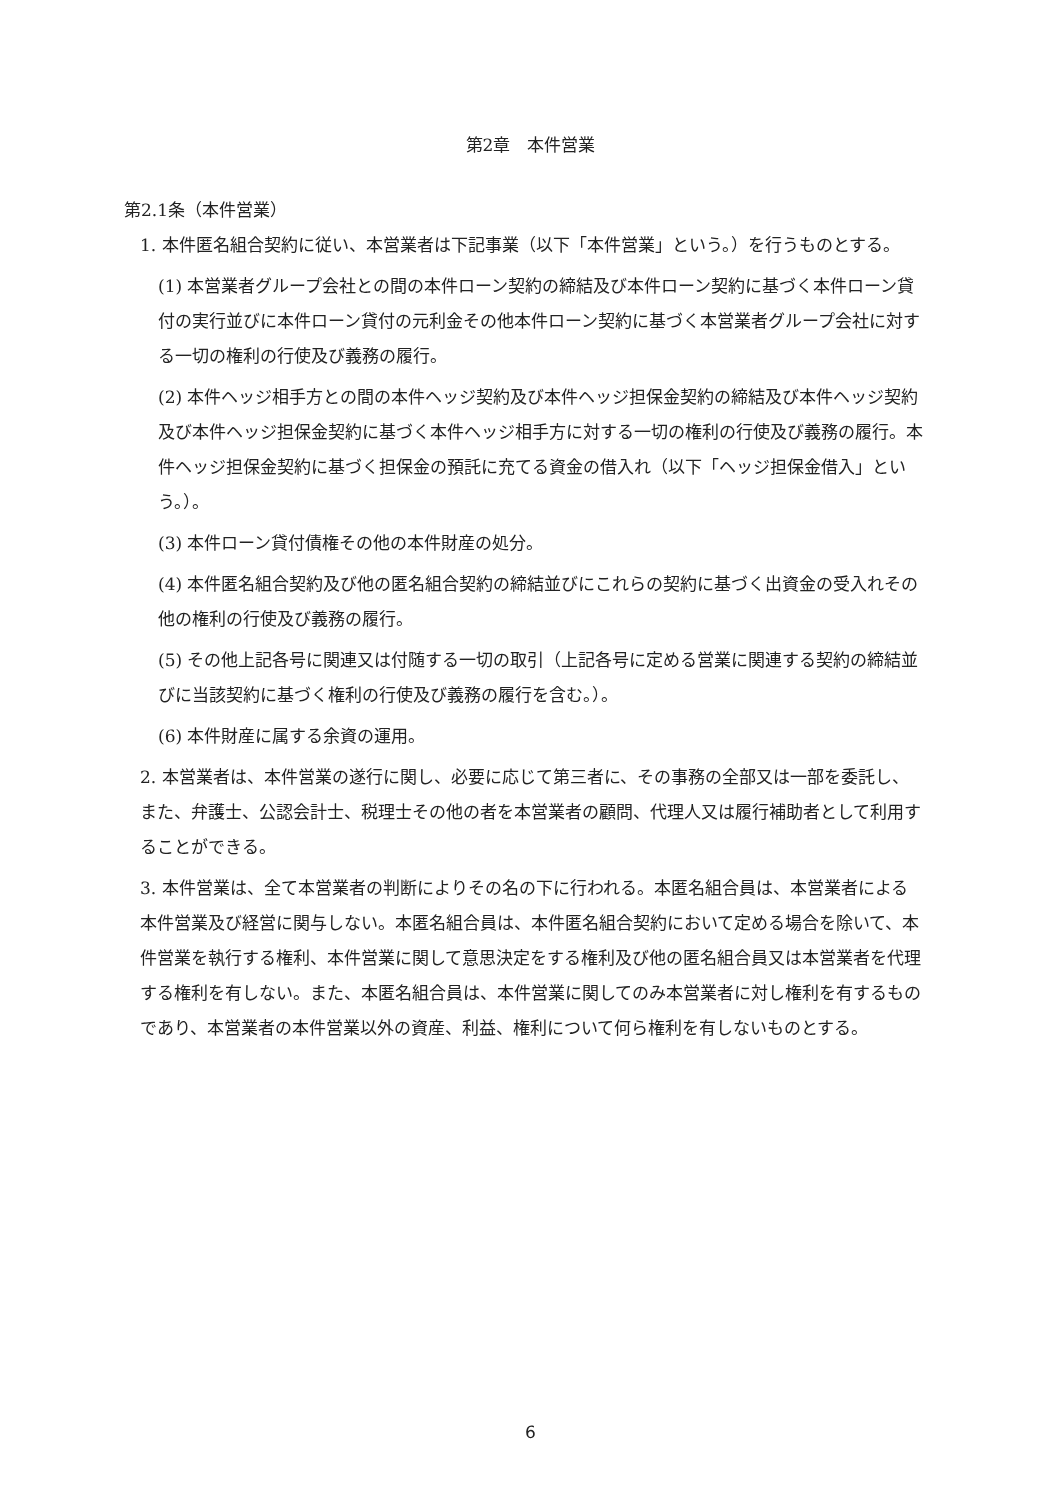第2章　本件営業
第2.1条（本件営業）
1. 本件匿名組合契約に従い、本営業者は下記事業（以下「本件営業」という。）を行うものとする。
(1) 本営業者グループ会社との間の本件ローン契約の締結及び本件ローン契約に基づく本件ローン貸付の実行並びに本件ローン貸付の元利金その他本件ローン契約に基づく本営業者グループ会社に対する一切の権利の行使及び義務の履行。
(2) 本件ヘッジ相手方との間の本件ヘッジ契約及び本件ヘッジ担保金契約の締結及び本件ヘッジ契約及び本件ヘッジ担保金契約に基づく本件ヘッジ相手方に対する一切の権利の行使及び義務の履行。本件ヘッジ担保金契約に基づく担保金の預託に充てる資金の借入れ（以下「ヘッジ担保金借入」という。）。
(3) 本件ローン貸付債権その他の本件財産の処分。
(4) 本件匿名組合契約及び他の匿名組合契約の締結並びにこれらの契約に基づく出資金の受入れその他の権利の行使及び義務の履行。
(5) その他上記各号に関連又は付随する一切の取引（上記各号に定める営業に関連する契約の締結並びに当該契約に基づく権利の行使及び義務の履行を含む。）。
(6) 本件財産に属する余資の運用。
2. 本営業者は、本件営業の遂行に関し、必要に応じて第三者に、その事務の全部又は一部を委託し、また、弁護士、公認会計士、税理士その他の者を本営業者の顧問、代理人又は履行補助者として利用することができる。
3. 本件営業は、全て本営業者の判断によりその名の下に行われる。本匿名組合員は、本営業者による本件営業及び経営に関与しない。本匿名組合員は、本件匿名組合契約において定める場合を除いて、本件営業を執行する権利、本件営業に関して意思決定をする権利及び他の匿名組合員又は本営業者を代理する権利を有しない。また、本匿名組合員は、本件営業に関してのみ本営業者に対し権利を有するものであり、本営業者の本件営業以外の資産、利益、権利について何ら権利を有しないものとする。
6